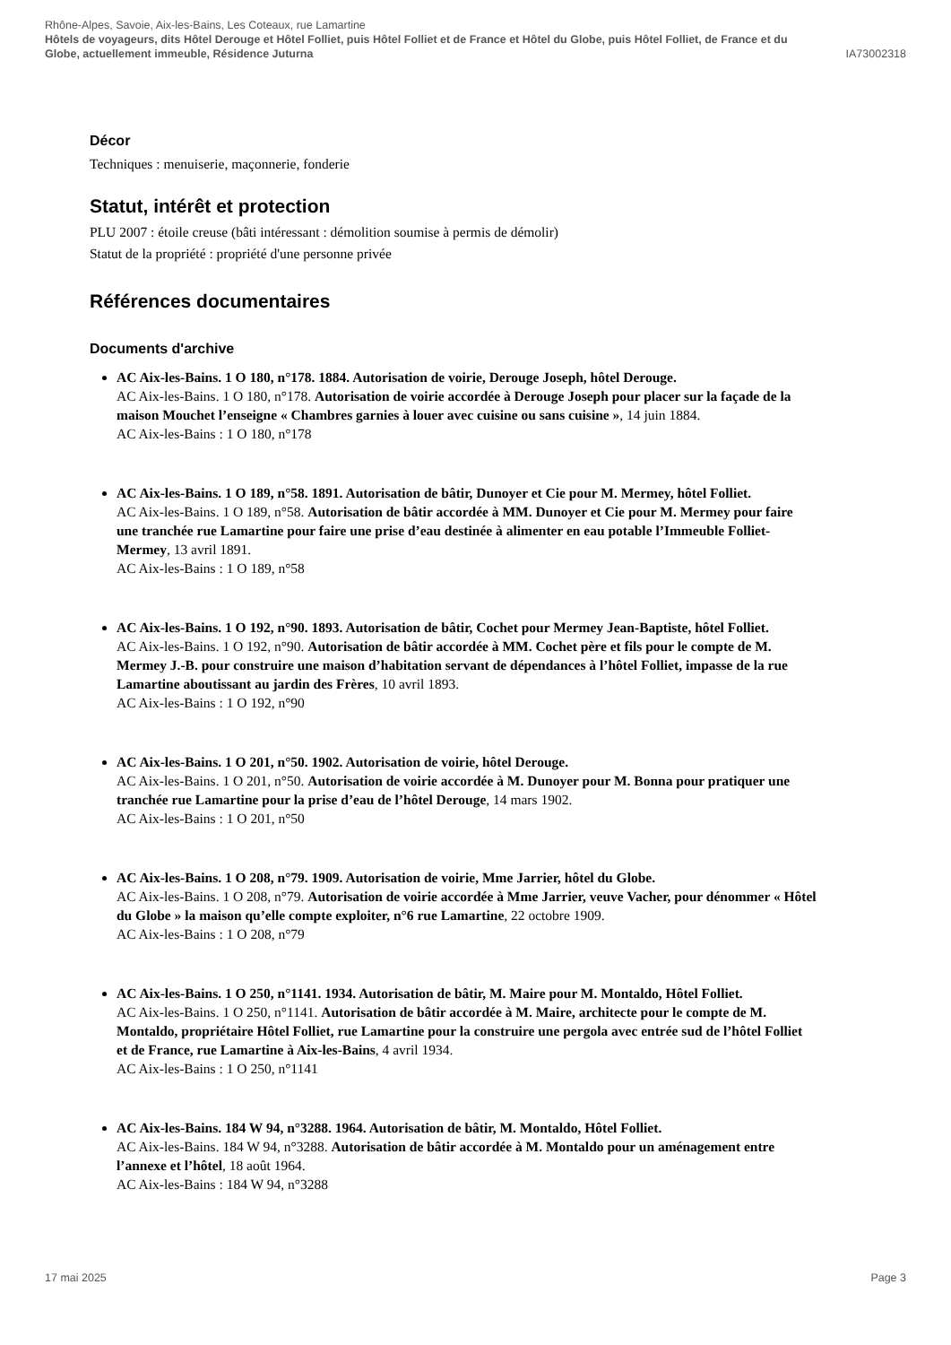Rhône-Alpes, Savoie, Aix-les-Bains, Les Coteaux, rue Lamartine
Hôtels de voyageurs, dits Hôtel Derouge et Hôtel Folliet, puis Hôtel Folliet et de France et Hôtel du Globe, puis Hôtel Folliet, de France et du
Globe, actuellement immeuble, Résidence Juturna IA73002318
Décor
Techniques : menuiserie, maçonnerie, fonderie
Statut, intérêt et protection
PLU 2007 : étoile creuse (bâti intéressant : démolition soumise à permis de démolir)
Statut de la propriété : propriété d'une personne privée
Références documentaires
Documents d'archive
AC Aix-les-Bains. 1 O 180, n°178. 1884. Autorisation de voirie, Derouge Joseph, hôtel Derouge.
AC Aix-les-Bains. 1 O 180, n°178. Autorisation de voirie accordée à Derouge Joseph pour placer sur la façade de la maison Mouchet l’enseigne « Chambres garnies à louer avec cuisine ou sans cuisine », 14 juin 1884.
AC Aix-les-Bains : 1 O 180, n°178
AC Aix-les-Bains. 1 O 189, n°58. 1891. Autorisation de bâtir, Dunoyer et Cie pour M. Mermey, hôtel Folliet.
AC Aix-les-Bains. 1 O 189, n°58. Autorisation de bâtir accordée à MM. Dunoyer et Cie pour M. Mermey pour faire une tranchée rue Lamartine pour faire une prise d’eau destinée à alimenter en eau potable l’Immeuble Folliet-Mermey, 13 avril 1891.
AC Aix-les-Bains : 1 O 189, n°58
AC Aix-les-Bains. 1 O 192, n°90. 1893. Autorisation de bâtir, Cochet pour Mermey Jean-Baptiste, hôtel Folliet.
AC Aix-les-Bains. 1 O 192, n°90. Autorisation de bâtir accordée à MM. Cochet père et fils pour le compte de M. Mermey J.-B. pour construire une maison d’habitation servant de dépendances à l’hôtel Folliet, impasse de la rue Lamartine aboutissant au jardin des Frères, 10 avril 1893.
AC Aix-les-Bains : 1 O 192, n°90
AC Aix-les-Bains. 1 O 201, n°50. 1902. Autorisation de voirie, hôtel Derouge.
AC Aix-les-Bains. 1 O 201, n°50. Autorisation de voirie accordée à M. Dunoyer pour M. Bonna pour pratiquer une tranchée rue Lamartine pour la prise d’eau de l’hôtel Derouge, 14 mars 1902.
AC Aix-les-Bains : 1 O 201, n°50
AC Aix-les-Bains. 1 O 208, n°79. 1909. Autorisation de voirie, Mme Jarrier, hôtel du Globe.
AC Aix-les-Bains. 1 O 208, n°79. Autorisation de voirie accordée à Mme Jarrier, veuve Vacher, pour dénommer « Hôtel du Globe » la maison qu’elle compte exploiter, n°6 rue Lamartine, 22 octobre 1909.
AC Aix-les-Bains : 1 O 208, n°79
AC Aix-les-Bains. 1 O 250, n°1141. 1934. Autorisation de bâtir, M. Maire pour M. Montaldo, Hôtel Folliet.
AC Aix-les-Bains. 1 O 250, n°1141. Autorisation de bâtir accordée à M. Maire, architecte pour le compte de M. Montaldo, propriétaire Hôtel Folliet, rue Lamartine pour la construire une pergola avec entrée sud de l’hôtel Folliet et de France, rue Lamartine à Aix-les-Bains, 4 avril 1934.
AC Aix-les-Bains : 1 O 250, n°1141
AC Aix-les-Bains. 184 W 94, n°3288. 1964. Autorisation de bâtir, M. Montaldo, Hôtel Folliet.
AC Aix-les-Bains. 184 W 94, n°3288. Autorisation de bâtir accordée à M. Montaldo pour un aménagement entre l’annexe et l’hôtel, 18 août 1964.
AC Aix-les-Bains : 184 W 94, n°3288
17 mai 2025 Page 3